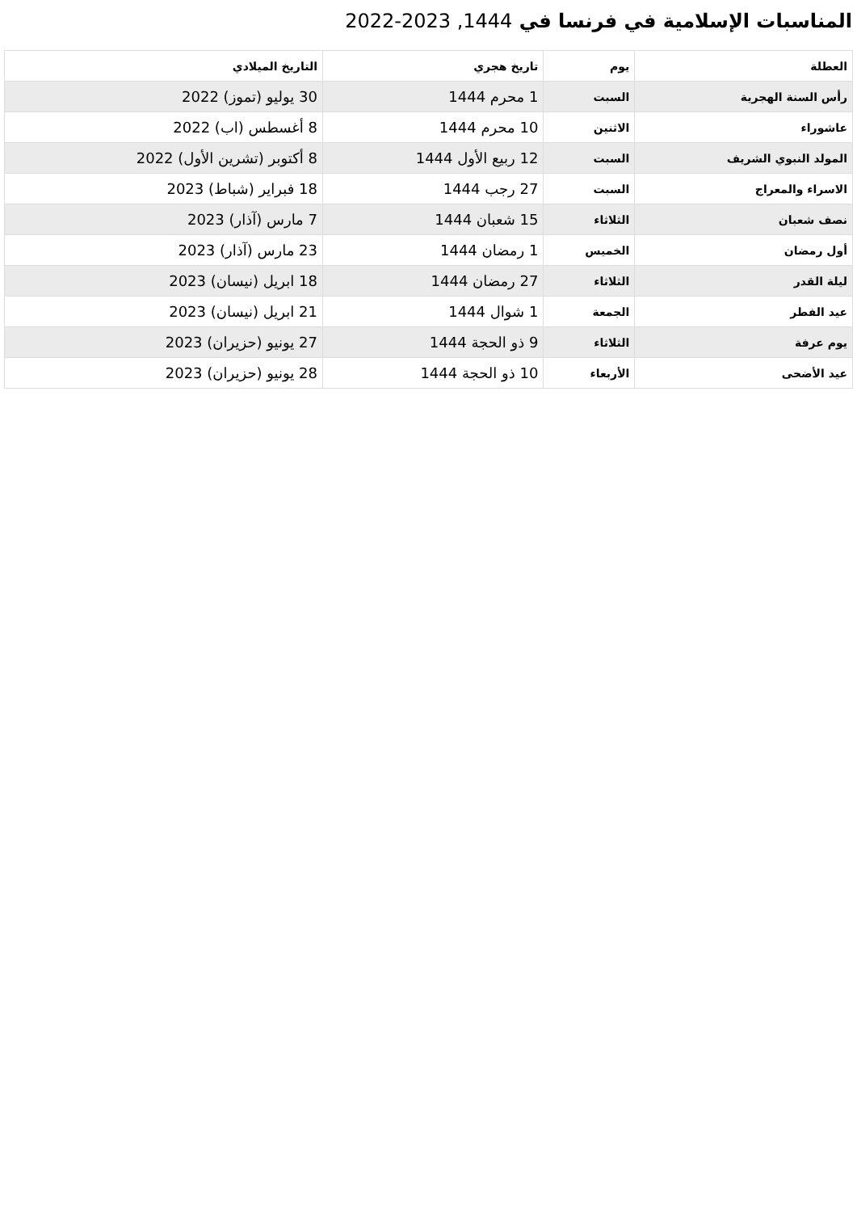المناسبات الإسلامية في فرنسا في 1444, 2023-2022
| العطلة | يوم | تاريخ هجري | التاريخ الميلادي |
| --- | --- | --- | --- |
| رأس السنة الهجرية | السبت | 1 محرم 1444 | 30 يوليو (تموز) 2022 |
| عاشوراء | الاثنين | 10 محرم 1444 | 8 أغسطس (اب) 2022 |
| المولد النبوي الشريف | السبت | 12 ربيع الأول 1444 | 8 أكتوبر (تشرين الأول) 2022 |
| الاسراء والمعراج | السبت | 27 رجب 1444 | 18 فبراير (شباط) 2023 |
| نصف شعبان | الثلاثاء | 15 شعبان 1444 | 7 مارس (آذار) 2023 |
| أول رمضان | الخميس | 1 رمضان 1444 | 23 مارس (آذار) 2023 |
| ليلة القدر | الثلاثاء | 27 رمضان 1444 | 18 ابريل (نيسان) 2023 |
| عيد الفطر | الجمعة | 1 شوال 1444 | 21 ابريل (نيسان) 2023 |
| يوم عرفة | الثلاثاء | 9 ذو الحجة 1444 | 27 يونيو (حزيران) 2023 |
| عيد الأضحى | الأربعاء | 10 ذو الحجة 1444 | 28 يونيو (حزيران) 2023 |